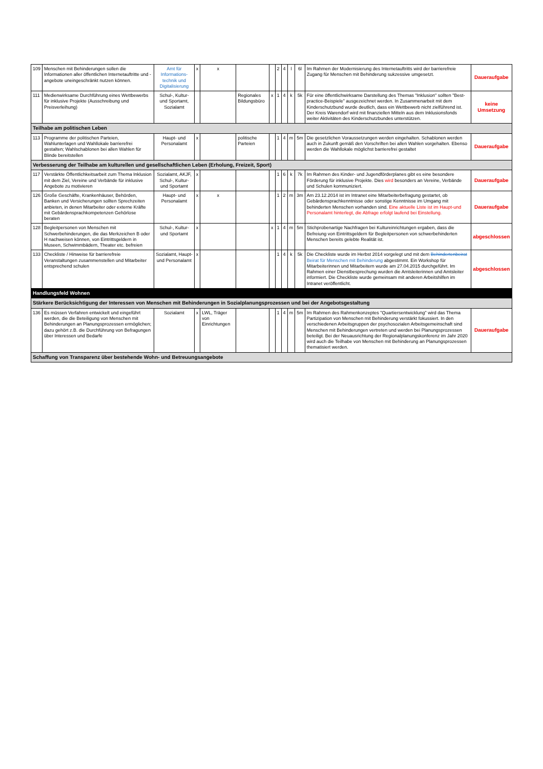| 109 | Menschen mit Behinderungen sollen die Informationen aller öffentlichen Internetauftritte und -angebote uneingeschränkt nutzen können. | Amt für Informations-technik und Digitalisierung | x | x | | | 2 | 4 | l | 6l | Im Rahmen der Modernisierung des Internetauftritts wird der barrierefreie Zugang für Menschen mit Behinderung sukzessive umgesetzt. | Daueraufgabe |
| 111 | Medienwirksame Durchführung eines Wettbewerbs für inklusive Projekte (Ausschreibung und Preisverleihung) | Schul-, Kultur- und Sportamt, Sozialamt | | | Regionales Bildungsbüro | x | 1 | 4 | k | 5k | Für eine öffentlichwirksame Darstellung des Themas "Inklusion" sollten "Best-practice-Beispiele" ausgezeichnet werden. In Zusammenarbeit mit dem Kinderschutzbund wurde deutlich, dass ein Wettbewerb nicht zielführend ist. Der Kreis Warendorf wird mit finanziellen Mitteln aus dem Inklusionsfonds weiter Aktivitäten des Kinderschutzbundes unterstützen. | keine Umsetzung |
| Teilhabe am politischen Leben | | | | | | | | | | | | |
| 113 | Programme der politischen Parteien, Wahlunterlagen und Wahllokale barrierefrei gestalten; Wahlschablonen bei allen Wahlen für Blinde bereitstellen | Haupt- und Personalamt | x | | politische Parteien | | 1 | 4 | m | 5m | Die gesetzlichen Voraussetzungen werden eingehalten. Schablonen werden auch in Zukunft gemäß den Vorschriften bei allen Wahlen vorgehalten. Ebenso werden die Wahllokale möglichst barrierefrei gestaltet | Daueraufgabe |
| Verbesserung der Teilhabe am kulturellen und gesellschaftlichen Leben (Erholung, Freizeit, Sport) | | | | | | | | | | | | |
| 117 | Verstärkte Öffentlichkeitsarbeit zum Thema Inklusion mit dem Ziel, Vereine und Verbände für inklusive Angebote zu motivieren | Sozialamt, AKJF, Schul-, Kultur- und Sportamt | x | | | | 1 | 6 | k | 7k | Im Rahmen des Kinder- und Jugendförderplanes gibt es eine besondere Förderung für inklusive Projekte. Dies wird besonders an Vereine, Verbände und Schulen kommuniziert. | Daueraufgabe |
| 126 | Große Geschäfte, Krankenhäuser, Behörden, Banken und Versicherungen sollten Sprechzeiten anbieten, in denen Mitarbeiter oder externe Kräfte mit Gebärdensprachkompetenzen Gehörlose beraten | Haupt- und Personalamt | x | x | | | 1 | 2 | m | 3m | Am 23.12.2014 ist im Intranet eine Mitarbeiterbefragung gestartet, ob Gebärdensprachkenntnisse oder sonstige Kenntnisse im Umgang mit behinderten Menschen vorhanden sind. Eine aktuelle Liste ist im Haupt-und Personalamt hinterlegt, die Abfrage erfolgt laufend bei Einstellung. | Daueraufgabe |
| 128 | Begleitpersonen von Menschen mit Schwerbehinderungen, die das Merkzeichen B oder H nachweisen können, von Eintrittsgeldern in Museen, Schwimmbädern, Theater etc. befreien | Schul-, Kultur- und Sportamt | x | | | x | 1 | 4 | m | 5m | Stichprobenartige Nachfragen bei Kultureinrichtungen ergaben, dass die Befreiung von Eintrittsgeldern für Begleitpersonen von schwerbehinderten Menschen bereits gelebte Realität ist. | abgeschlossen |
| 133 | Checkliste / Hinweise für barrierefreie Veranstaltungen zusammenstellen und Mitarbeiter entsprechend schulen | Sozialamt, Haupt- und Personalamt | x | | | | 1 | 4 | k | 5k | Die Checkliste wurde im Herbst 2014 vorgelegt und mit dem Behindertenbeirat Beirat für Menschen mit Behinderung abgestimmt. Ein Workshop für Mitarbeiterinnen und Mitarbeitern wurde am 27.04.2015 durchgeführt. Im Rahmen einer Dienstbesprechung wurden die Amtsleiterinnen und Amtsleiter informiert. Die Checkliste wurde gemeinsam mit anderen Arbeitshilfen im Intranet veröffentlicht. | abgeschlossen |
| Handlungsfeld Wohnen | | | | | | | | | | | | |
| Stärkere Berücksichtigung der Interessen von Menschen mit Behinderungen in Sozialplanungsprozessen und bei der Angebotsgestaltung | | | | | | | | | | | | |
| 136 | Es müssen Verfahren entwickelt und eingeführt werden, die die Beteiligung von Menschen mit Behinderungen an Planungsprozessen ermöglichen; dazu gehört z.B. die Durchführung von Befragungen über Interessen und Bedarfe | Sozialamt | x | LWL, Träger von Einrichtungen | | | 1 | 4 | m | 5m | Im Rahmen des Rahmenkonzeptes "Quartiersentwicklung" wird das Thema Partizipation von Menschen mit Behinderung verstärkt fokussiert. In den verschiedenen Arbeitsgruppen der psychosozialen Arbeitsgemeinschaft sind Menschen mit Behinderungen vertreten und werden bei Planungsprozessen beteiligt. Bei der Neuausrichtung der Regionalplanungskonferenz im Jahr 2020 wird auch die Teilhabe von Menschen mit Behinderung an Planungsprozessen thematisiert werden. | Daueraufgabe |
| Schaffung von Transparenz über bestehende Wohn- und Betreuungsangebote | | | | | | | | | | | | |